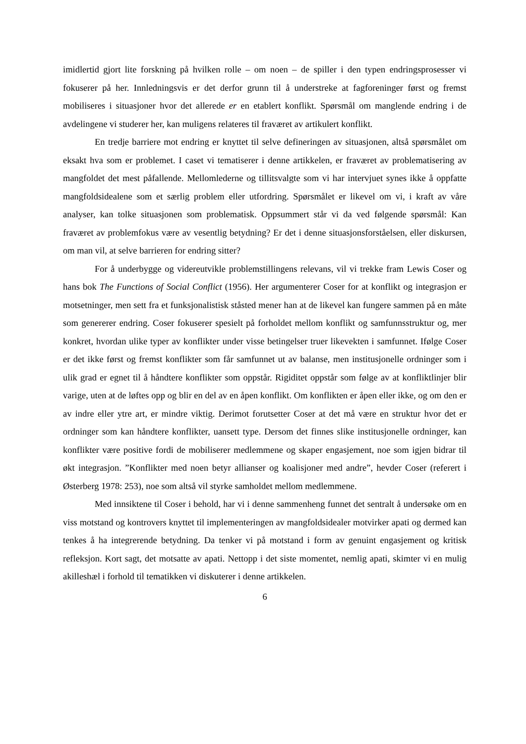imidlertid gjort lite forskning på hvilken rolle – om noen – de spiller i den typen endringsprosesser vi fokuserer på her. Innledningsvis er det derfor grunn til å understreke at fagforeninger først og fremst mobiliseres i situasjoner hvor det allerede er en etablert konflikt. Spørsmål om manglende endring i de avdelingene vi studerer her, kan muligens relateres til fraværet av artikulert konflikt.
En tredje barriere mot endring er knyttet til selve defineringen av situasjonen, altså spørsmålet om eksakt hva som er problemet. I caset vi tematiserer i denne artikkelen, er fraværet av problematisering av mangfoldet det mest påfallende. Mellomlederne og tillitsvalgte som vi har intervjuet synes ikke å oppfatte mangfoldsidealene som et særlig problem eller utfordring. Spørsmålet er likevel om vi, i kraft av våre analyser, kan tolke situasjonen som problematisk. Oppsummert står vi da ved følgende spørsmål: Kan fraværet av problemfokus være av vesentlig betydning? Er det i denne situasjonsforståelsen, eller diskursen, om man vil, at selve barrieren for endring sitter?
For å underbygge og videreutvikle problemstillingens relevans, vil vi trekke fram Lewis Coser og hans bok The Functions of Social Conflict (1956). Her argumenterer Coser for at konflikt og integrasjon er motsetninger, men sett fra et funksjonalistisk ståsted mener han at de likevel kan fungere sammen på en måte som genererer endring. Coser fokuserer spesielt på forholdet mellom konflikt og samfunnsstruktur og, mer konkret, hvordan ulike typer av konflikter under visse betingelser truer likevekten i samfunnet. Ifølge Coser er det ikke først og fremst konflikter som får samfunnet ut av balanse, men institusjonelle ordninger som i ulik grad er egnet til å håndtere konflikter som oppstår. Rigiditet oppstår som følge av at konfliktlinjer blir varige, uten at de løftes opp og blir en del av en åpen konflikt. Om konflikten er åpen eller ikke, og om den er av indre eller ytre art, er mindre viktig. Derimot forutsetter Coser at det må være en struktur hvor det er ordninger som kan håndtere konflikter, uansett type. Dersom det finnes slike institusjonelle ordninger, kan konflikter være positive fordi de mobiliserer medlemmene og skaper engasjement, noe som igjen bidrar til økt integrasjon. ”Konflikter med noen betyr allianser og koalisjoner med andre”, hevder Coser (referert i Østerberg 1978: 253), noe som altså vil styrke samholdet mellom medlemmene.
Med innsiktene til Coser i behold, har vi i denne sammenheng funnet det sentralt å undersøke om en viss motstand og kontrovers knyttet til implementeringen av mangfoldsidealer motvirker apati og dermed kan tenkes å ha integrerende betydning. Da tenker vi på motstand i form av genuint engasjement og kritisk refleksjon. Kort sagt, det motsatte av apati. Nettopp i det siste momentet, nemlig apati, skimter vi en mulig akilleshæl i forhold til tematikken vi diskuterer i denne artikkelen.
6